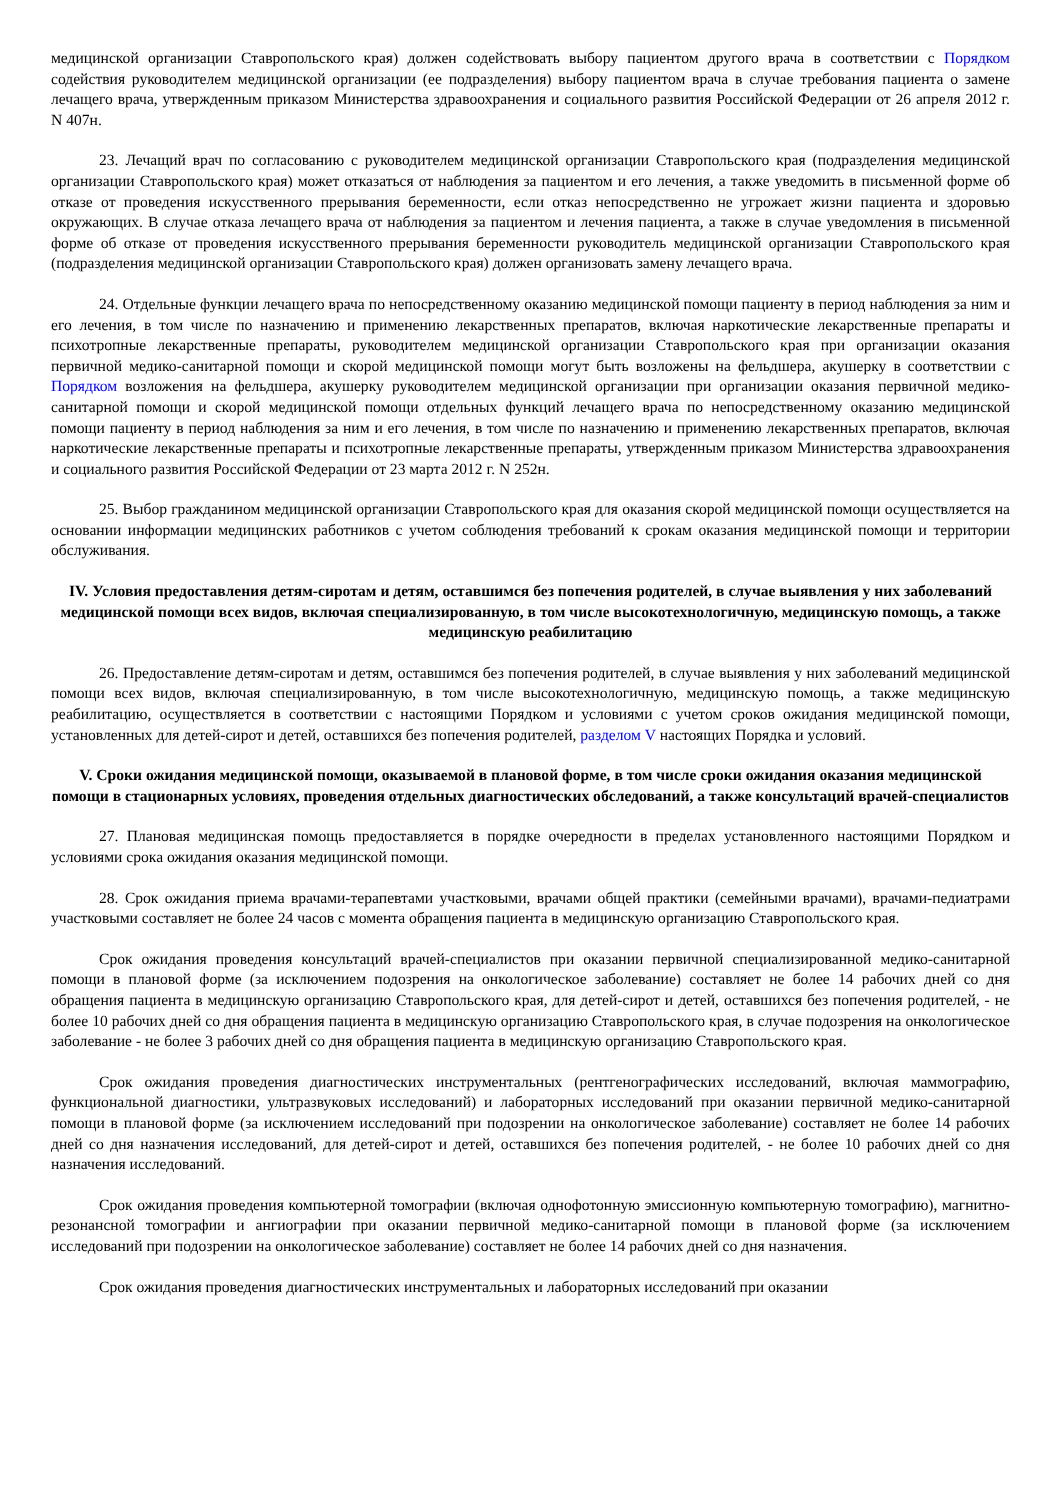медицинской организации Ставропольского края) должен содействовать выбору пациентом другого врача в соответствии с Порядком содействия руководителем медицинской организации (ее подразделения) выбору пациентом врача в случае требования пациента о замене лечащего врача, утвержденным приказом Министерства здравоохранения и социального развития Российской Федерации от 26 апреля 2012 г. N 407н.
23. Лечащий врач по согласованию с руководителем медицинской организации Ставропольского края (подразделения медицинской организации Ставропольского края) может отказаться от наблюдения за пациентом и его лечения, а также уведомить в письменной форме об отказе от проведения искусственного прерывания беременности, если отказ непосредственно не угрожает жизни пациента и здоровью окружающих. В случае отказа лечащего врача от наблюдения за пациентом и лечения пациента, а также в случае уведомления в письменной форме об отказе от проведения искусственного прерывания беременности руководитель медицинской организации Ставропольского края (подразделения медицинской организации Ставропольского края) должен организовать замену лечащего врача.
24. Отдельные функции лечащего врача по непосредственному оказанию медицинской помощи пациенту в период наблюдения за ним и его лечения, в том числе по назначению и применению лекарственных препаратов, включая наркотические лекарственные препараты и психотропные лекарственные препараты, руководителем медицинской организации Ставропольского края при организации оказания первичной медико-санитарной помощи и скорой медицинской помощи могут быть возложены на фельдшера, акушерку в соответствии с Порядком возложения на фельдшера, акушерку руководителем медицинской организации при организации оказания первичной медико-санитарной помощи и скорой медицинской помощи отдельных функций лечащего врача по непосредственному оказанию медицинской помощи пациенту в период наблюдения за ним и его лечения, в том числе по назначению и применению лекарственных препаратов, включая наркотические лекарственные препараты и психотропные лекарственные препараты, утвержденным приказом Министерства здравоохранения и социального развития Российской Федерации от 23 марта 2012 г. N 252н.
25. Выбор гражданином медицинской организации Ставропольского края для оказания скорой медицинской помощи осуществляется на основании информации медицинских работников с учетом соблюдения требований к срокам оказания медицинской помощи и территории обслуживания.
IV. Условия предоставления детям-сиротам и детям, оставшимся без попечения родителей, в случае выявления у них заболеваний медицинской помощи всех видов, включая специализированную, в том числе высокотехнологичную, медицинскую помощь, а также медицинскую реабилитацию
26. Предоставление детям-сиротам и детям, оставшимся без попечения родителей, в случае выявления у них заболеваний медицинской помощи всех видов, включая специализированную, в том числе высокотехнологичную, медицинскую помощь, а также медицинскую реабилитацию, осуществляется в соответствии с настоящими Порядком и условиями с учетом сроков ожидания медицинской помощи, установленных для детей-сирот и детей, оставшихся без попечения родителей, разделом V настоящих Порядка и условий.
V. Сроки ожидания медицинской помощи, оказываемой в плановой форме, в том числе сроки ожидания оказания медицинской помощи в стационарных условиях, проведения отдельных диагностических обследований, а также консультаций врачей-специалистов
27. Плановая медицинская помощь предоставляется в порядке очередности в пределах установленного настоящими Порядком и условиями срока ожидания оказания медицинской помощи.
28. Срок ожидания приема врачами-терапевтами участковыми, врачами общей практики (семейными врачами), врачами-педиатрами участковыми составляет не более 24 часов с момента обращения пациента в медицинскую организацию Ставропольского края.
Срок ожидания проведения консультаций врачей-специалистов при оказании первичной специализированной медико-санитарной помощи в плановой форме (за исключением подозрения на онкологическое заболевание) составляет не более 14 рабочих дней со дня обращения пациента в медицинскую организацию Ставропольского края, для детей-сирот и детей, оставшихся без попечения родителей, - не более 10 рабочих дней со дня обращения пациента в медицинскую организацию Ставропольского края, в случае подозрения на онкологическое заболевание - не более 3 рабочих дней со дня обращения пациента в медицинскую организацию Ставропольского края.
Срок ожидания проведения диагностических инструментальных (рентгенографических исследований, включая маммографию, функциональной диагностики, ультразвуковых исследований) и лабораторных исследований при оказании первичной медико-санитарной помощи в плановой форме (за исключением исследований при подозрении на онкологическое заболевание) составляет не более 14 рабочих дней со дня назначения исследований, для детей-сирот и детей, оставшихся без попечения родителей, - не более 10 рабочих дней со дня назначения исследований.
Срок ожидания проведения компьютерной томографии (включая однофотонную эмиссионную компьютерную томографию), магнитно-резонансной томографии и ангиографии при оказании первичной медико-санитарной помощи в плановой форме (за исключением исследований при подозрении на онкологическое заболевание) составляет не более 14 рабочих дней со дня назначения.
Срок ожидания проведения диагностических инструментальных и лабораторных исследований при оказании